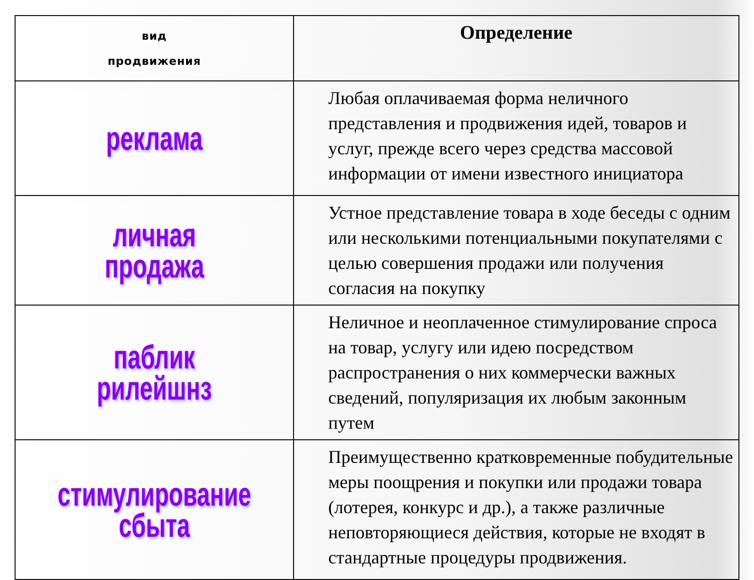| вид продвижения | Определение |
| --- | --- |
| реклама | Любая оплачиваемая форма неличного представления и продвижения идей, товаров и услуг, прежде всего через средства массовой информации от имени известного инициатора |
| личная продажа | Устное представление товара в ходе беседы с одним или несколькими потенциальными покупателями с целью совершения продажи или получения согласия на покупку |
| паблик рилейшнз | Неличное и неоплаченное стимулирование спроса на товар, услугу или идею посредством распространения о них коммерчески важных сведений, популяризация их любым законным путем |
| стимулирование сбыта | Преимущественно кратковременные побудительные меры поощрения и покупки или продажи товара (лотерея, конкурс и др.), а также различные неповторяющиеся действия, которые не входят в стандартные процедуры продвижения. |